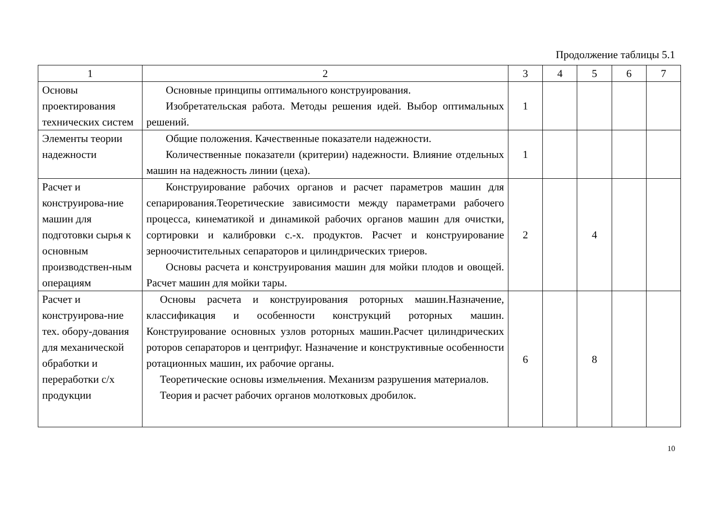Продолжение таблицы 5.1
| 1 | 2 | 3 | 4 | 5 | 6 | 7 |
| Основы проектирования технических систем | Основные принципы оптимального конструирования. Изобретательская работа. Методы решения идей. Выбор оптимальных решений. | 1 | | | | |
| Элементы теории надежности | Общие положения. Качественные показатели надежности. Количественные показатели (критерии) надежности. Влияние отдельных машин на надежность линии (цеха). | 1 | | | | |
| Расчет и конструирова-ние машин для подготовки сырья к основным производствен-ным операциям | Конструирование рабочих органов и расчет параметров машин для сепарирования.Теоретические зависимости между параметрами рабочего процесса, кинематикой и динамикой рабочих органов машин для очистки, сортировки и калибровки с.-х. продуктов. Расчет и конструирование зерноочистительных сепараторов и цилиндрических триеров. Основы расчета и конструирования машин для мойки плодов и овощей. Расчет машин для мойки тары. | 2 | | 4 | | |
| Расчет и конструирова-ние тех. обору-дования для механической обработки и переработки с/х продукции | Основы расчета и конструирования роторных машин.Назначение, классификация и особенности конструкций роторных машин. Конструирование основных узлов роторных машин.Расчет цилиндрических роторов сепараторов и центрифуг. Назначение и конструктивные особенности ротационных машин, их рабочие органы. Теоретические основы измельчения. Механизм разрушения материалов. Теория и расчет рабочих органов молотковых дробилок. | 6 | | 8 | | |
10